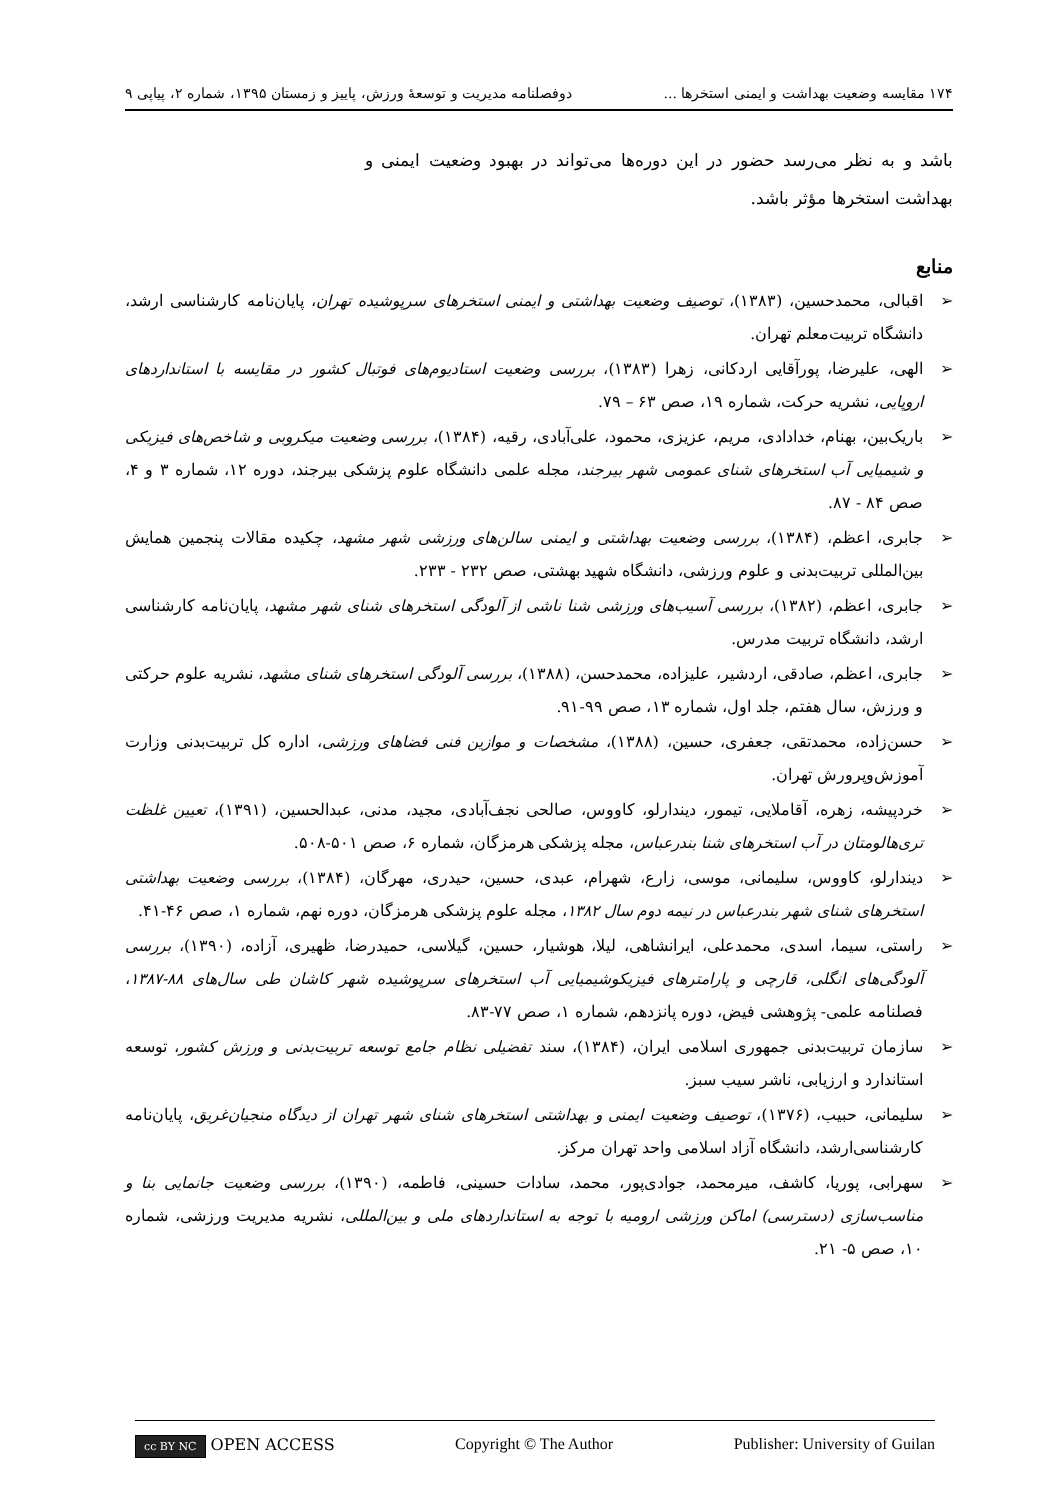۱۷۴ مقایسه وضعیت بهداشت و ایمنی استخرها ... دوفصلنامه مدیریت و توسعهٔ ورزش، پاییز و زمستان ۱۳۹۵، شماره ۲، پیاپی ۹
باشد و به نظر می‌رسد حضور در این دوره‌ها می‌تواند در بهبود وضعیت ایمنی و بهداشت استخرها مؤثر باشد.
منابع
➢ اقبالی، محمدحسین، (۱۳۸۳)، توصیف وضعیت بهداشتی و ایمنی استخرهای سرپوشیده تهران، پایان‌نامه کارشناسی ارشد، دانشگاه تربیت‌معلم تهران.
➢ الهی، علیرضا، پورآقایی اردکانی، زهرا (۱۳۸۳)، بررسی وضعیت استادیوم‌های فوتبال کشور در مقایسه با استانداردهای اروپایی، نشریه حرکت، شماره ۱۹، صص ۶۳ – ۷۹.
➢ باریک‌بین، بهنام، خدادادی، مریم، عزیزی، محمود، علی‌آبادی، رقیه، (۱۳۸۴)، بررسی وضعیت میکروبی و شاخص‌های فیزیکی و شیمیایی آب استخرهای شنای عمومی شهر بیرجند، مجله علمی دانشگاه علوم پزشکی بیرجند، دوره ۱۲، شماره ۳ و ۴، صص ۸۴ - ۸۷.
➢ جابری، اعظم، (۱۳۸۴)، بررسی وضعیت بهداشتی و ایمنی سالن‌های ورزشی شهر مشهد، چکیده مقالات پنجمین همایش بین‌المللی تربیت‌بدنی و علوم ورزشی، دانشگاه شهید بهشتی، صص ۲۳۲ - ۲۳۳.
➢ جابری، اعظم، (۱۳۸۲)، بررسی آسیب‌های ورزشی شنا ناشی از آلودگی استخرهای شنای شهر مشهد، پایان‌نامه کارشناسی ارشد، دانشگاه تربیت مدرس.
➢ جابری، اعظم، صادقی، اردشیر، علیزاده، محمدحسن، (۱۳۸۸)، بررسی آلودگی استخرهای شنای مشهد، نشریه علوم حرکتی و ورزش، سال هفتم، جلد اول، شماره ۱۳، صص ۹۹-۹۱.
➢ حسن‌زاده، محمدتقی، جعفری، حسین، (۱۳۸۸)، مشخصات و موازین فنی فضاهای ورزشی، اداره کل تربیت‌بدنی وزارت آموزش‌وپرورش تهران.
➢ خردپیشه، زهره، آقاملایی، تیمور، دیندارلو، کاووس، صالحی نجف‌آبادی، مجید، مدنی، عبدالحسین، (۱۳۹۱)، تعیین غلظت تری‌هالومتان در آب استخرهای شنا بندرعباس، مجله پزشکی هرمزگان، شماره ۶، صص ۵۰۱-۵۰۸.
➢ دیندارلو، کاووس، سلیمانی، موسی، زارع، شهرام، عبدی، حسین، حیدری، مهرگان، (۱۳۸۴)، بررسی وضعیت بهداشتی استخرهای شنای شهر بندرعباس در نیمه دوم سال ۱۳۸۲، مجله علوم پزشکی هرمزگان، دوره نهم، شماره ۱، صص ۴۶-۴۱.
➢ راستی، سیما، اسدی، محمدعلی، ایرانشاهی، لیلا، هوشیار، حسین، گیلاسی، حمیدرضا، ظهیری، آزاده، (۱۳۹۰)، بررسی آلودگی‌های انگلی، قارچی و پارامترهای فیزیکوشیمیایی آب استخرهای سرپوشیده شهر کاشان طی سال‌های ۸۸-۱۳۸۷، فصلنامه علمی- پژوهشی فیض، دوره پانزدهم، شماره ۱، صص ۷۷-۸۳.
➢ سازمان تربیت‌بدنی جمهوری اسلامی ایران، (۱۳۸۴)، سند تفضیلی نظام جامع توسعه تربیت‌بدنی و ورزش کشور، توسعه استاندارد و ارزیابی، ناشر سیب سبز.
➢ سلیمانی، حبیب، (۱۳۷۶)، توصیف وضعیت ایمنی و بهداشتی استخرهای شنای شهر تهران از دیدگاه منجیان‌غریق، پایان‌نامه کارشناسی‌ارشد، دانشگاه آزاد اسلامی واحد تهران مرکز.
➢ سهرابی، پوریا، کاشف، میرمحمد، جوادی‌پور، محمد، سادات حسینی، فاطمه، (۱۳۹۰)، بررسی وضعیت جانمایی بنا و مناسب‌سازی (دسترسی) اماکن ورزشی ارومیه با توجه به استانداردهای ملی و بین‌المللی، نشریه مدیریت ورزشی، شماره ۱۰، صص ۵- ۲۱.
cc BY NC OPEN ACCESS Copyright © The Author Publisher: University of Guilan